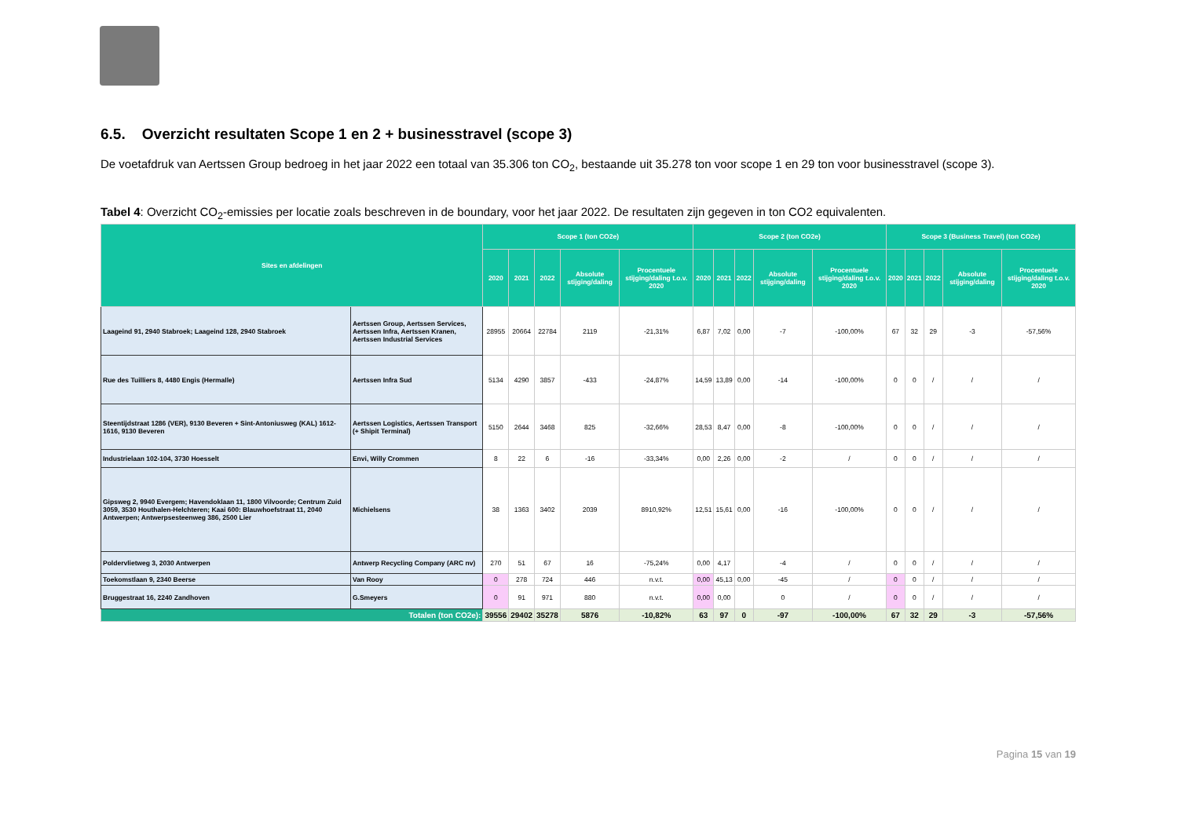6.5. Overzicht resultaten Scope 1 en 2 + businesstravel (scope 3)
De voetafdruk van Aertssen Group bedroeg in het jaar 2022 een totaal van 35.306 ton CO<sub>2</sub>, bestaande uit 35.278 ton voor scope 1 en 29 ton voor businesstravel (scope 3).
Tabel 4: Overzicht CO<sub>2</sub>-emissies per locatie zoals beschreven in de boundary, voor het jaar 2022. De resultaten zijn gegeven in ton CO2 equivalenten.
| Sites en afdelingen | | Scope 1 (ton CO2e) | | | | | Scope 2 (ton CO2e) | | | | | Scope 3 (Business Travel) (ton CO2e) | | | | |
| --- | --- | --- | --- | --- | --- | --- | --- | --- | --- | --- | --- | --- | --- | --- | --- | --- |
| | | 2020 | 2021 | 2022 | Absolute stijging/daling | Procentuele stijging/daling t.o.v. 2020 | 2020 | 2021 | 2022 | Absolute stijging/daling | Procentuele stijging/daling t.o.v. 2020 | 2020 | 2021 | 2022 | Absolute stijging/daling | Procentuele stijging/daling t.o.v. 2020 |
| Laageind 91, 2940 Stabroek; Laageind 128, 2940 Stabroek | Aertssen Group, Aertssen Services, Aertssen Infra, Aertssen Kranen, Aertssen Industrial Services | 28955 | 20664 | 22784 | 2119 | -21,31% | 6,87 | 7,02 | 0,00 | -7 | -100,00% | 67 | 32 | 29 | -3 | -57,56% |
| Rue des Tuilliers 8, 4480 Engis (Hermalle) | Aertssen Infra Sud | 5134 | 4290 | 3857 | -433 | -24,87% | 14,59 | 13,89 | 0,00 | -14 | -100,00% | 0 | 0 | / | / | / |
| Steentijdstraat 1286 (VER), 9130 Beveren + Sint-Antoniusweg (KAL) 1612-1616, 9130 Beveren | Aertssen Logistics, Aertssen Transport (+ Shipit Terminal) | 5150 | 2644 | 3468 | 825 | -32,66% | 28,53 | 8,47 | 0,00 | -8 | -100,00% | 0 | 0 | / | / | / |
| Industrielaan 102-104, 3730 Hoesselt | Envi, Willy Crommen | 8 | 22 | 6 | -16 | -33,34% | 0,00 | 2,26 | 0,00 | -2 | / | 0 | 0 | / | / | / |
| Gipsweg 2, 9940 Evergem; Havendoklaan 11, 1800 Vilvoorde; Centrum Zuid 3059, 3530 Houthalen-Helchteren; Kaai 600: Blauwhoefstraat 11, 2040 Antwerpen; Antwerpsesteenweg 386, 2500 Lier | Michielsens | 38 | 1363 | 3402 | 2039 | 8910,92% | 12,51 | 15,61 | 0,00 | -16 | -100,00% | 0 | 0 | / | / | / |
| Poldervlietweg 3, 2030 Antwerpen | Antwerp Recycling Company (ARC nv) | 270 | 51 | 67 | 16 | -75,24% | 0,00 | 4,17 | | -4 | / | 0 | 0 | / | / | / |
| Toekomstlaan 9, 2340 Beerse | Van Rooy | 0 | 278 | 724 | 446 | n.v.t. | 0,00 | 45,13 | 0,00 | -45 | / | 0 | 0 | / | / | / |
| Bruggestraat 16, 2240 Zandhoven | G.Smeyers | 0 | 91 | 971 | 880 | n.v.t. | 0,00 | 0,00 | | 0 | / | 0 | 0 | / | / | / |
| Totalen (ton CO2e): | | 39556 | 29402 | 35278 | 5876 | -10,82% | 63 | 97 | 0 | -97 | -100,00% | 67 | 32 | 29 | -3 | -57,56% |
Pagina 15 van 19